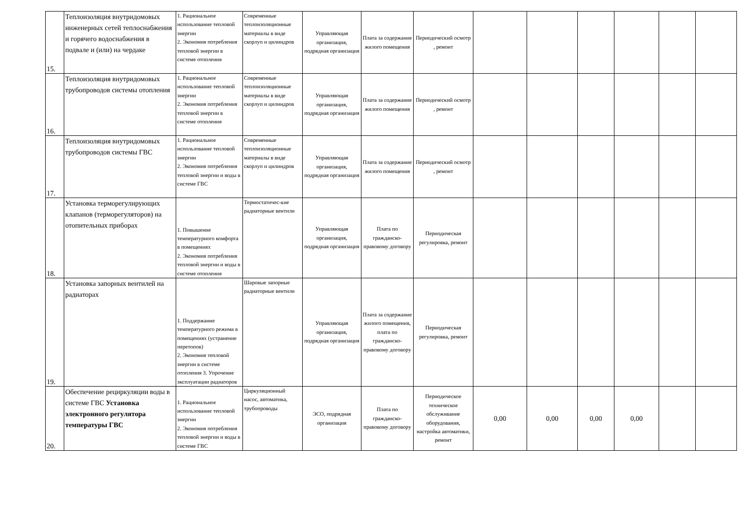| 15. | Теплоизоляция внутридомовых инженерных сетей теплоснабжения и горячего водоснабжения в подвале и (или) на чердаке | 1. Рациональное использование тепловой энергии 2. Экономия потребления тепловой энергии в системе отопления | Современные теплоизоляционные материалы в виде скорлуп и цилиндров | Управляющая организация, подрядная организация | Плата за содержание жилого помещения | Периодический осмотр , ремонт | | | | | | |
| 16. | Теплоизоляция внутридомовых трубопроводов системы отопления | 1. Рациональное использование тепловой энергии 2. Экономия потребления тепловой энергии в системе отопления | Современные теплоизоляционные материалы в виде скорлуп и цилиндров | Управляющая организация, подрядная организация | Плата за содержание жилого помещения | Периодический осмотр , ремонт | | | | | | |
| 17. | Теплоизоляция внутридомовых трубопроводов системы ГВС | 1. Рациональное использование тепловой энергии 2. Экономия потребления тепловой энергии и воды в системе ГВС | Современные теплоизоляционные материалы в виде скорлуп и цилиндров | Управляющая организация, подрядная организация | Плата за содержание жилого помещения | Периодический осмотр , ремонт | | | | | | |
| 18. | Установка терморегулирующих клапанов (терморегуляторов) на отопительных приборах | 1. Повышение температурного комфорта в помещениях 2. Экономия потребления тепловой энергии и воды в системе отопления | Термостатичес-кие радиаторные вентили | Управляющая организация, подрядная организация | Плата по гражданско-правовому договору | Периодическая регулировка, ремонт | | | | | | |
| 19. | Установка запорных вентилей на радиаторах | 1. Поддержание температурного режима в помещениях (устранение перетопов) 2. Экономия тепловой энергии в системе отопления 3. Упрочение эксплуатации радиаторов | Шаровые запорные радиаторные вентили | Управляющая организация, подрядная организация | Плата за содержание жилого помещения, плата по гражданско-правовому договору | Периодическая регулировка, ремонт | | | | | | |
| 20. | Обеспечение рециркуляции воды в системе ГВС Установка электронного регулятора температуры ГВС | 1. Рациональное использование тепловой энергии 2. Экономия потребления тепловой энергии и воды в системе ГВС | Циркуляционный насос, автоматика, трубопроводы | ЭСО, подрядная организация | Плата по гражданско-правовому договору | Периодическое техническое обслуживание оборудования, настройка автоматики, ремонт | 0,00 | 0,00 | 0,00 | 0,00 | | |